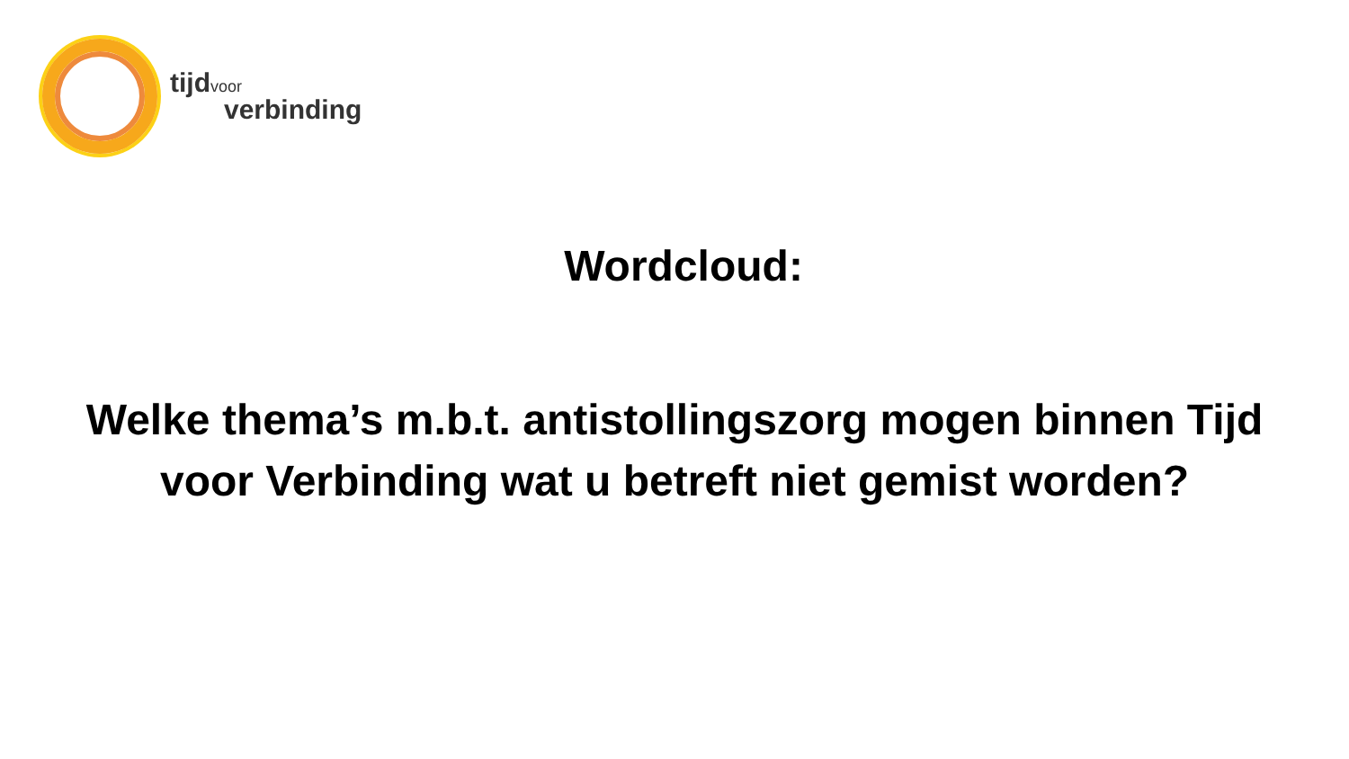tijd voor
verbinding
Wordcloud:
Welke thema’s m.b.t. antistollingszorg mogen binnen Tijd voor Verbinding wat u betreft niet gemist worden?